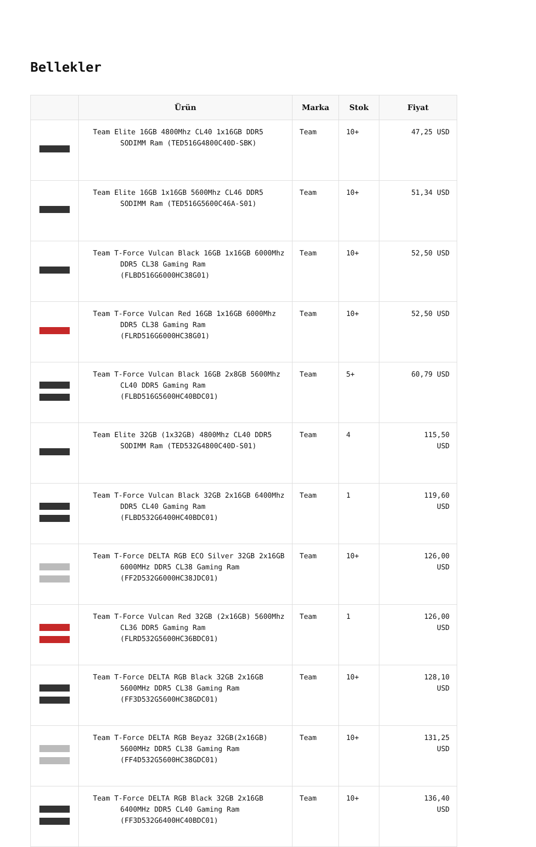Bellekler
| | Ürün | Marka | Stok | Fiyat |
| --- | --- | --- | --- | --- |
| | Team Elite 16GB 4800Mhz CL40 1x16GB DDR5 SODIMM Ram (TED516G4800C40D-SBK) | Team | 10+ | 47,25 USD |
| | Team Elite 16GB 1x16GB 5600Mhz CL46 DDR5 SODIMM Ram (TED516G5600C46A-S01) | Team | 10+ | 51,34 USD |
| | Team T-Force Vulcan Black 16GB 1x16GB 6000Mhz DDR5 CL38 Gaming Ram (FLBD516G6000HC38G01) | Team | 10+ | 52,50 USD |
| | Team T-Force Vulcan Red 16GB 1x16GB 6000Mhz DDR5 CL38 Gaming Ram (FLRD516G6000HC38G01) | Team | 10+ | 52,50 USD |
| | Team T-Force Vulcan Black 16GB 2x8GB 5600Mhz CL40 DDR5 Gaming Ram (FLBD516G5600HC40BDC01) | Team | 5+ | 60,79 USD |
| | Team Elite 32GB (1x32GB) 4800Mhz CL40 DDR5 SODIMM Ram (TED532G4800C40D-S01) | Team | 4 | 115,50 USD |
| | Team T-Force Vulcan Black 32GB 2x16GB 6400Mhz DDR5 CL40 Gaming Ram (FLBD532G6400HC40BDC01) | Team | 1 | 119,60 USD |
| | Team T-Force DELTA RGB ECO Silver 32GB 2x16GB 6000MHz DDR5 CL38 Gaming Ram (FF2D532G6000HC38JDC01) | Team | 10+ | 126,00 USD |
| | Team T-Force Vulcan Red 32GB (2x16GB) 5600Mhz CL36 DDR5 Gaming Ram (FLRD532G5600HC36BDC01) | Team | 1 | 126,00 USD |
| | Team T-Force DELTA RGB Black 32GB 2x16GB 5600MHz DDR5 CL38 Gaming Ram (FF3D532G5600HC38GDC01) | Team | 10+ | 128,10 USD |
| | Team T-Force DELTA RGB Beyaz 32GB(2x16GB) 5600MHz DDR5 CL38 Gaming Ram (FF4D532G5600HC38GDC01) | Team | 10+ | 131,25 USD |
| | Team T-Force DELTA RGB Black 32GB 2x16GB 6400MHz DDR5 CL40 Gaming Ram (FF3D532G6400HC40BDC01) | Team | 10+ | 136,40 USD |